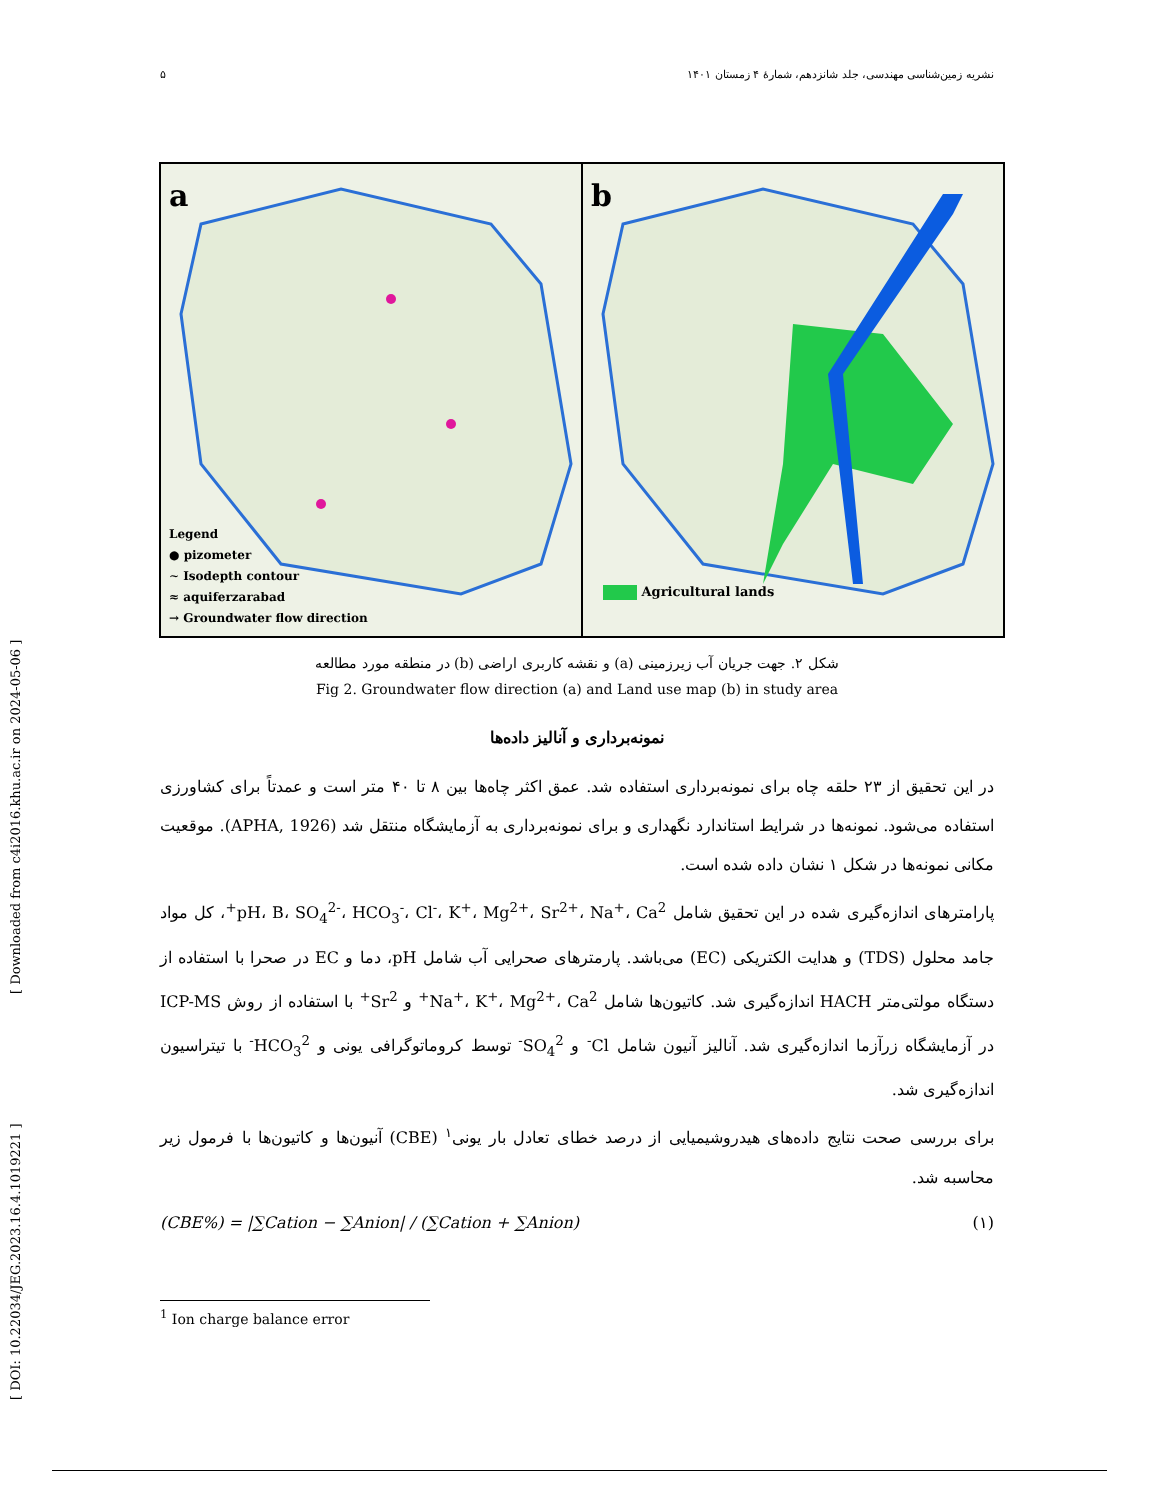۵ نشریه زمین‌شناسی مهندسی، جلد شانزدهم، شمارهٔ ۴ زمستان ۱۴۰۱
[ DOI: 10.22034/JEG.2023.16.4.1019221 ] [ Downloaded from c4i2016.khu.ac.ir on 2024-05-06 ]
a
Legend
● pizometer
∼ Isodepth contour
≈ aquiferzarabad
→ Groundwater flow direction
b
Agricultural lands
شکل ۲. جهت جریان آب زیرزمینی (a) و نقشه کاربری اراضی (b) در منطقه مورد مطالعه
Fig 2. Groundwater flow direction (a) and Land use map (b) in study area
نمونه‌برداری و آنالیز داده‌ها
در این تحقیق از ۲۳ حلقه چاه برای نمونه‌برداری استفاده شد. عمق اکثر چاه‌ها بین ۸ تا ۴۰ متر است و عمدتاً برای کشاورزی استفاده می‌شود. نمونه‌ها در شرایط استاندارد نگهداری و برای نمونه‌برداری به آزمایشگاه منتقل شد (APHA, 1926). موقعیت مکانی نمونه‌ها در شکل ۱ نشان داده شده است.
پارامترهای اندازه‌گیری شده در این تحقیق شامل pH، B، SO<sub>4</sub><sup>2-</sup>، HCO<sub>3</sub><sup>-</sup>، Cl<sup>-</sup>، K<sup>+</sup>، Mg<sup>2+</sup>، Sr<sup>2+</sup>، Na<sup>+</sup>، Ca<sup>2+</sup>، کل مواد جامد محلول (TDS) و هدایت الکتریکی (EC) می‌باشد. پارمترهای صحرایی آب شامل pH، دما و EC در صحرا با استفاده از دستگاه مولتی‌متر HACH اندازه‌گیری شد. کاتیون‌ها شامل Na<sup>+</sup>، K<sup>+</sup>، Mg<sup>2+</sup>، Ca<sup>2+</sup> و Sr<sup>2+</sup> با استفاده از روش ICP-MS در آزمایشگاه زرآزما اندازه‌گیری شد. آنالیز آنیون شامل Cl<sup>-</sup> و SO<sub>4</sub><sup>2-</sup> توسط کروماتوگرافی یونی و HCO<sub>3</sub><sup>2-</sup> با تیتراسیون اندازه‌گیری شد.
برای بررسی صحت نتایج داده‌های هیدروشیمیایی از درصد خطای تعادل بار یونی<sup>۱</sup> (CBE) آنیون‌ها و کاتیون‌ها با فرمول زیر محاسبه شد.
(CBE%) = |∑Cation − ∑Anion| / (∑Cation + ∑Anion) (۱)
<sup>1</sup> Ion charge balance error